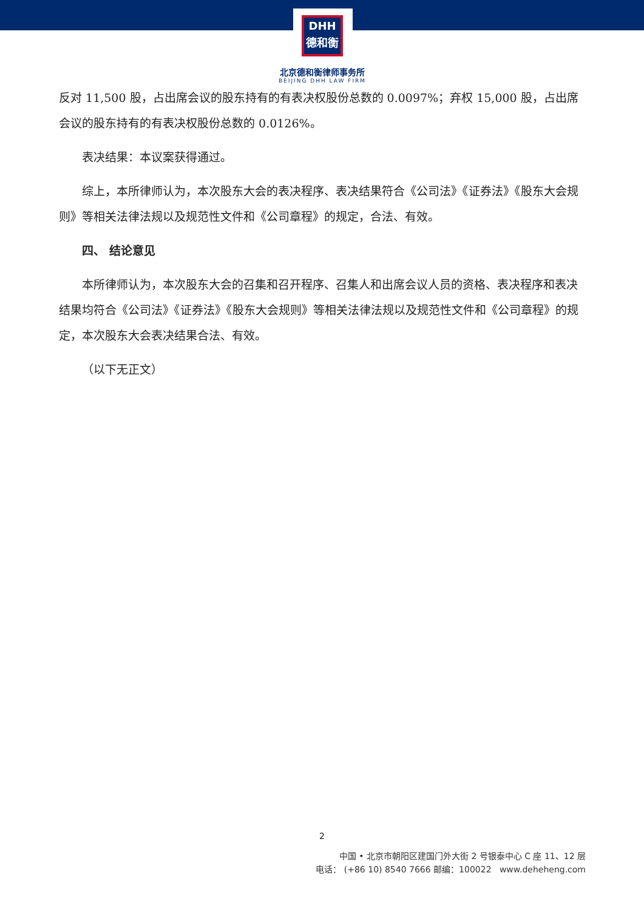DHH
德和衡
北京德和衡律师事务所
BEIJING DHH LAW FIRM
反对 11,500 股，占出席会议的股东持有的有表决权股份总数的 0.0097%；弃权 15,000 股，占出席会议的股东持有的有表决权股份总数的 0.0126%。
表决结果：本议案获得通过。
综上，本所律师认为，本次股东大会的表决程序、表决结果符合《公司法》《证券法》《股东大会规则》等相关法律法规以及规范性文件和《公司章程》的规定，合法、有效。
四、 结论意见
本所律师认为，本次股东大会的召集和召开程序、召集人和出席会议人员的资格、表决程序和表决结果均符合《公司法》《证券法》《股东大会规则》等相关法律法规以及规范性文件和《公司章程》的规定，本次股东大会表决结果合法、有效。
（以下无正文）
2
中国 • 北京市朝阳区建国门外大街 2 号银泰中心 C 座 11、12 层
电话： (+86 10) 8540 7666 邮编：100022 www.deheheng.com